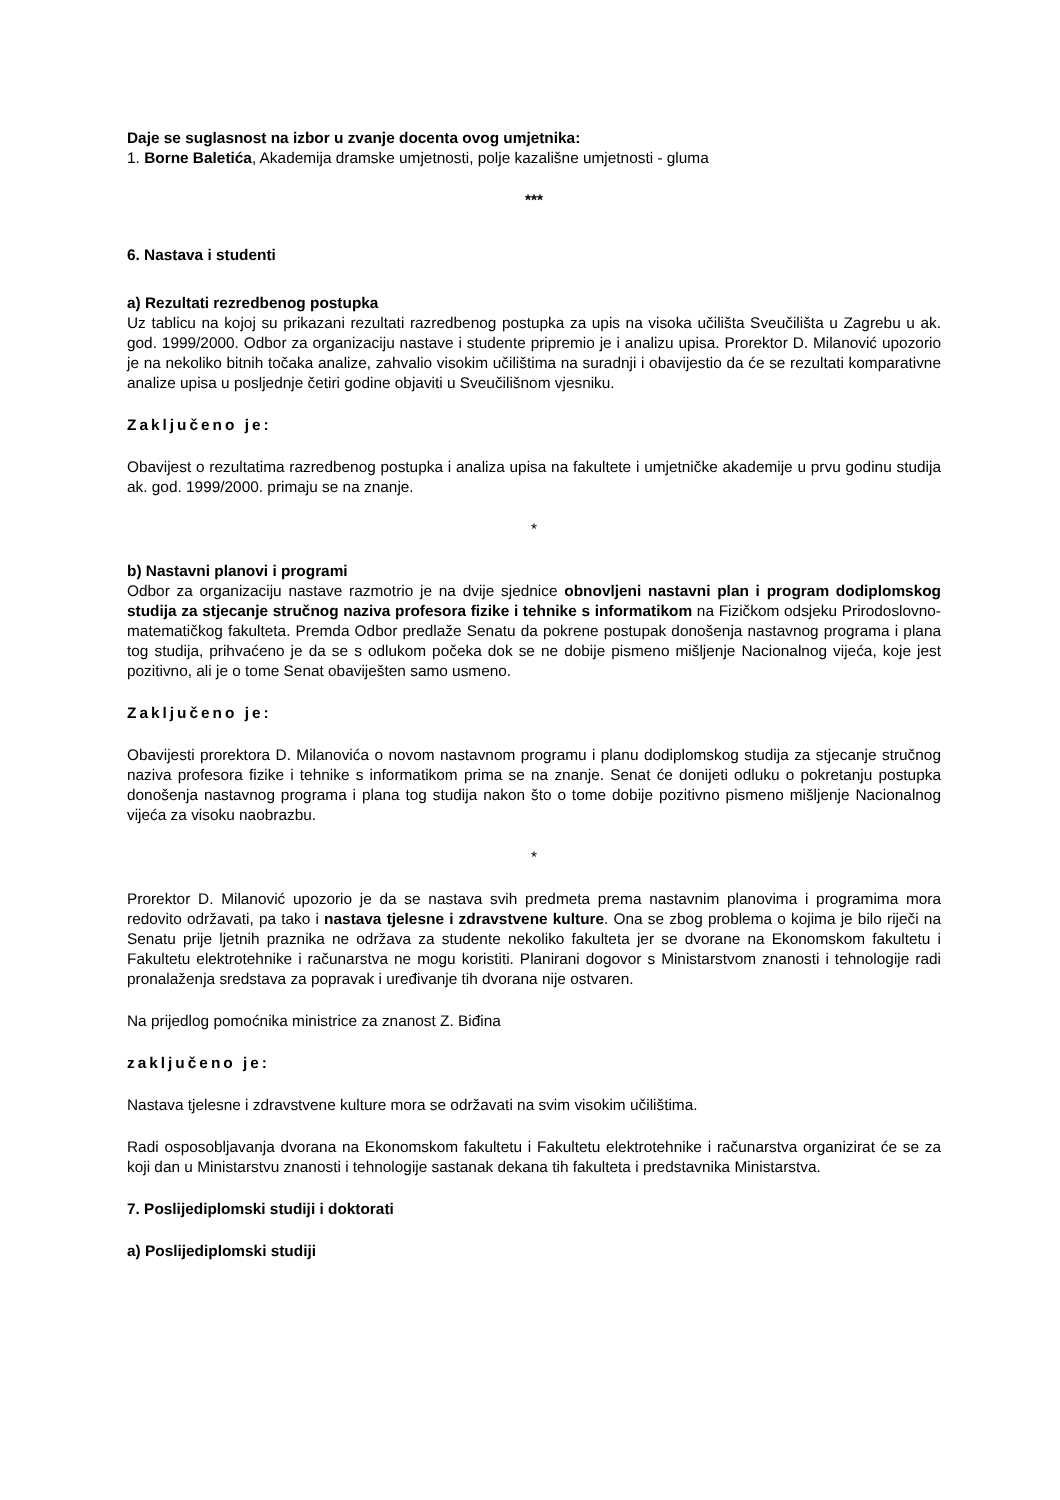Daje se suglasnost na izbor u zvanje docenta ovog umjetnika:
1. Borne Baletića, Akademija dramske umjetnosti, polje kazališne umjetnosti - gluma
***
6. Nastava i studenti
a) Rezultati rezredbenog postupka
Uz tablicu na kojoj su prikazani rezultati razredbenog postupka za upis na visoka učilišta Sveučilišta u Zagrebu u ak. god. 1999/2000. Odbor za organizaciju nastave i studente pripremio je i analizu upisa. Prorektor D. Milanović upozorio je na nekoliko bitnih točaka analize, zahvalio visokim učilištima na suradnji i obavijestio da će se rezultati komparativne analize upisa u posljednje četiri godine objaviti u Sveučilišnom vjesniku.
Zaključeno je:
Obavijest o rezultatima razredbenog postupka i analiza upisa na fakultete i umjetničke akademije u prvu godinu studija ak. god. 1999/2000. primaju se na znanje.
*
b) Nastavni planovi i programi
Odbor za organizaciju nastave razmotrio je na dvije sjednice obnovljeni nastavni plan i program dodiplomskog studija za stjecanje stručnog naziva profesora fizike i tehnike s informatikom na Fizičkom odsjeku Prirodoslovno-matematičkog fakulteta. Premda Odbor predlaže Senatu da pokrene postupak donošenja nastavnog programa i plana tog studija, prihvaćeno je da se s odlukom počeka dok se ne dobije pismeno mišljenje Nacionalnog vijeća, koje jest pozitivno, ali je o tome Senat obaviješten samo usmeno.
Zaključeno je:
Obavijesti prorektora D. Milanovića o novom nastavnom programu i planu dodiplomskog studija za stjecanje stručnog naziva profesora fizike i tehnike s informatikom prima se na znanje. Senat će donijeti odluku o pokretanju postupka donošenja nastavnog programa i plana tog studija nakon što o tome dobije pozitivno pismeno mišljenje Nacionalnog vijeća za visoku naobrazbu.
*
Prorektor D. Milanović upozorio je da se nastava svih predmeta prema nastavnim planovima i programima mora redovito održavati, pa tako i nastava tjelesne i zdravstvene kulture. Ona se zbog problema o kojima je bilo riječi na Senatu prije ljetnih praznika ne održava za studente nekoliko fakulteta jer se dvorane na Ekonomskom fakultetu i Fakultetu elektrotehnike i računarstva ne mogu koristiti. Planirani dogovor s Ministarstvom znanosti i tehnologije radi pronalaženja sredstava za popravak i uređivanje tih dvorana nije ostvaren.
Na prijedlog pomoćnika ministrice za znanost Z. Biđina
zaključeno je:
Nastava tjelesne i zdravstvene kulture mora se održavati na svim visokim učilištima.
Radi osposobljavanja dvorana na Ekonomskom fakultetu i Fakultetu elektrotehnike i računarstva organizirat će se za koji dan u Ministarstvu znanosti i tehnologije sastanak dekana tih fakulteta i predstavnika Ministarstva.
7. Poslijediplomski studiji i doktorati
a) Poslijediplomski studiji